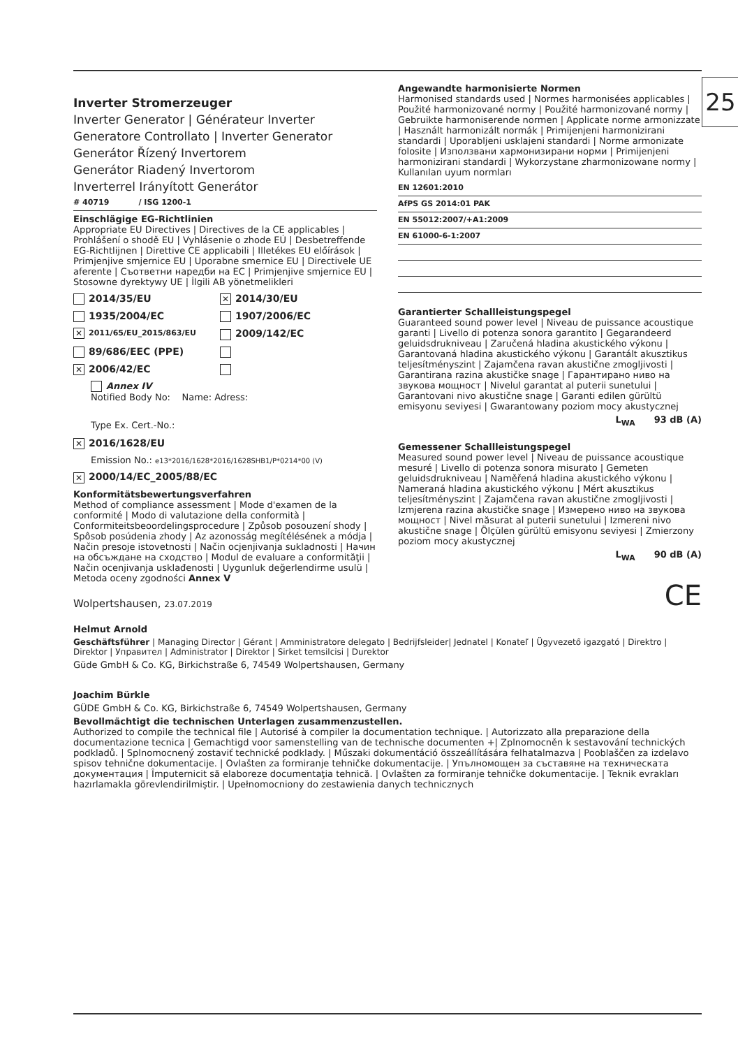25
Inverter Stromerzeuger
Inverter Generator | Générateur Inverter
Generatore Controllato | Inverter Generator
Generátor Řízený Invertorem
Generátor Riadený Invertorom
Inverterrel Irányított Generátor
# 40719 / ISG 1200-1
Einschlägige EG-Richtlinien
Appropriate EU Directives | Directives de la CE applicables | Prohlášení o shodě EU | Vyhlásenie o zhode EÚ | Desbetreffende EG-Richtlijnen | Direttive CE applicabili | Illetékes EU előírások | Primjenjive smjernice EU | Uporabne smernice EU | Directivele UE aferente | Съответни наредби на EC | Primjenjive smjernice EU | Stosowne dyrektywy UE | İlgili AB yönetmelikleri
2014/35/EU
✕ 2014/30/EU
1935/2004/EC 1907/2006/EC
✕ 2011/65/EU_2015/863/EU
2009/142/EC
89/686/EEC (PPE)
✕ 2006/42/EC
Annex IV
Notified Body No: Name: Adress:
Type Ex. Cert.-No.:
✕ 2016/1628/EU
Emission No.: e13*2016/1628*2016/1628SHB1/P*0214*00 (V)
✕ 2000/14/EC_2005/88/EC
Konformitätsbewertungsverfahren
Method of compliance assessment | Mode d'examen de la conformité | Modo di valutazione della conformità | Conformiteitsbeoordelingsprocedure | Způsob posouzení shody | Spôsob posúdenia zhody | Az azonosság megítélésének a módja | Način presoje istovetnosti | Način ocjenjivanja sukladnosti | Начин на обсъждане на сходство | Modul de evaluare a conformităţii | Način ocenjivanja usklađenosti | Uygunluk değerlendirme usulü | Metoda oceny zgodności Annex V
Wolpertshausen, 23.07.2019
Angewandte harmonisierte Normen
Harmonised standards used | Normes harmonisées applicables | Použité harmonizované normy | Použité harmonizované normy | Gebruikte harmoniserende normen | Applicate norme armonizzate | Használt harmonizált normák | Primijenjeni harmonizirani standardi | Uporabljeni usklajeni standardi | Norme armonizate folosite | Използвани хармонизирани норми | Primijenjeni harmonizirani standardi | Wykorzystane zharmonizowane normy | Kullanılan uyum normları
EN 12601:2010
AfPS GS 2014:01 PAK
EN 55012:2007/+A1:2009
EN 61000-6-1:2007
Garantierter Schallleistungspegel
Guaranteed sound power level | Niveau de puissance acoustique garanti | Livello di potenza sonora garantito | Gegarandeerd geluidsdrukniveau | Zaručená hladina akustického výkonu | Garantovaná hladina akustického výkonu | Garantált akusztikus teljesítményszint | Zajamčena ravan akustične zmogljivosti | Garantirana razina akustičke snage | Гарантирано ниво на звукова мощност | Nivelul garantat al puterii sunetului | Garantovani nivo akustične snage | Garanti edilen gürültü emisyonu seviyesi | Gwarantowany poziom mocy akustycznej
L<sub>WA</sub> 93 dB (A)
Gemessener Schallleistungspegel
Measured sound power level | Niveau de puissance acoustique mesuré | Livello di potenza sonora misurato | Gemeten geluidsdrukniveau | Naměřená hladina akustického výkonu | Nameraná hladina akustického výkonu | Mért akusztikus teljesítményszint | Zajamčena ravan akustične zmogljivosti | Izmjerena razina akustičke snage | Измерено ниво на звукова мощност | Nivel măsurat al puterii sunetului | Izmereni nivo akustične snage | Ölçülen gürültü emisyonu seviyesi | Zmierzony poziom mocy akustycznej
L<sub>WA</sub> 90 dB (A)
CE
Helmut Arnold
Geschäftsführer | Managing Director | Gérant | Amministratore delegato | Bedrijfsleider| Jednatel | Konateľ | Ügyvezető igazgató | Direktro | Direktor | Управител | Administrator | Direktor | Sirket temsilcisi | Durektor
Güde GmbH & Co. KG, Birkichstraße 6, 74549 Wolpertshausen, Germany
Joachim Bürkle
GÜDE GmbH & Co. KG, Birkichstraße 6, 74549 Wolpertshausen, Germany
Bevollmächtigt die technischen Unterlagen zusammenzustellen.
Authorized to compile the technical file | Autorisé à compiler la documentation technique. | Autorizzato alla preparazione della documentazione tecnica | Gemachtigd voor samenstelling van de technische documenten +| Zplnomocněn k sestavování technických podkladů. | Splnomocnený zostaviť technické podklady. | Műszaki dokumentáció összeállítására felhatalmazva | Pooblaščen za izdelavo spisov tehnične dokumentacije. | Ovlašten za formiranje tehničke dokumentacije. | Упълномощен за съставяне на техническата документация | Împuternicit să elaboreze documentaţia tehnică. | Ovlašten za formiranje tehničke dokumentacije. | Teknik evrakları hazırlamakla görevlendirilmiştir. | Upełnomocniony do zestawienia danych technicznych